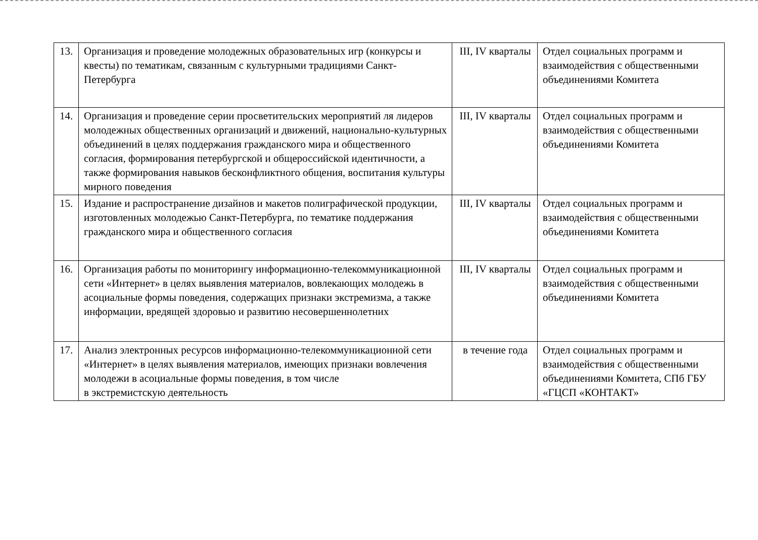| 13. | Организация и проведение молодежных образовательных игр (конкурсы и квесты) по тематикам, связанным с культурными традициями Санкт-Петербурга | III, IV кварталы | Отдел социальных программ и взаимодействия с общественными объединениями Комитета |
| 14. | Организация и проведение серии просветительских мероприятий ля лидеров молодежных общественных организаций и движений, национально-культурных объединений в целях поддержания гражданского мира и общественного согласия, формирования петербургской и общероссийской идентичности, а также формирования навыков бесконфликтного общения, воспитания культуры мирного поведения | III, IV кварталы | Отдел социальных программ и взаимодействия с общественными объединениями Комитета |
| 15. | Издание и распространение дизайнов и макетов полиграфической продукции, изготовленных молодежью Санкт-Петербурга, по тематике поддержания гражданского мира и общественного согласия | III, IV кварталы | Отдел социальных программ и взаимодействия с общественными объединениями Комитета |
| 16. | Организация работы по мониторингу информационно-телекоммуникационной сети «Интернет» в целях выявления материалов, вовлекающих молодежь в асоциальные формы поведения, содержащих признаки экстремизма, а также информации, вредящей здоровью и развитию несовершеннолетних | III, IV кварталы | Отдел социальных программ и взаимодействия с общественными объединениями Комитета |
| 17. | Анализ электронных ресурсов информационно-телекоммуникационной сети «Интернет» в целях выявления материалов, имеющих признаки вовлечения молодежи в асоциальные формы поведения, в том числе в экстремистскую деятельность | в течение года | Отдел социальных программ и взаимодействия с общественными объединениями Комитета, СПб ГБУ «ГЦСП «КОНТАКТ» |